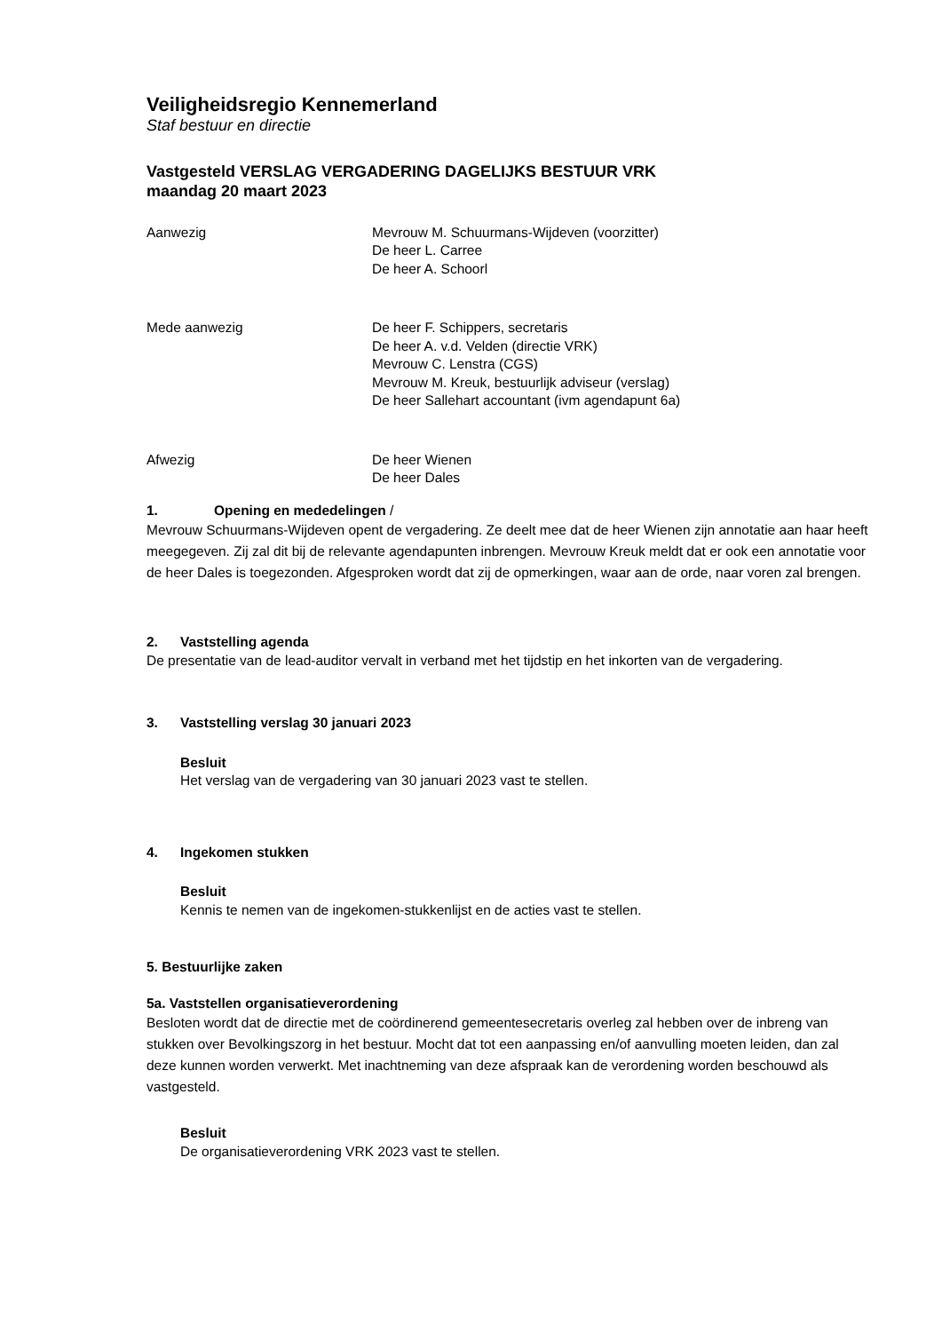Veiligheidsregio Kennemerland
Staf bestuur en directie
Vastgesteld VERSLAG VERGADERING DAGELIJKS BESTUUR VRK
maandag 20 maart 2023
Aanwezig Mevrouw M. Schuurmans-Wijdeven (voorzitter)
De heer L. Carree
De heer A. Schoorl
Mede aanwezig De heer F. Schippers, secretaris
De heer A. v.d. Velden (directie VRK)
Mevrouw C. Lenstra (CGS)
Mevrouw M. Kreuk, bestuurlijk adviseur (verslag)
De heer Sallehart accountant (ivm agendapunt 6a)
Afwezig De heer Wienen
De heer Dales
1. Opening en mededelingen /
Mevrouw Schuurmans-Wijdeven opent de vergadering. Ze deelt mee dat de heer Wienen zijn annotatie aan haar heeft meegegeven. Zij zal dit bij de relevante agendapunten inbrengen. Mevrouw Kreuk meldt dat er ook een annotatie voor de heer Dales is toegezonden. Afgesproken wordt dat zij de opmerkingen, waar aan de orde, naar voren zal brengen.
2. Vaststelling agenda
De presentatie van de lead-auditor vervalt in verband met het tijdstip en het inkorten van de vergadering.
3. Vaststelling verslag 30 januari 2023
Besluit
Het verslag van de vergadering van 30 januari 2023 vast te stellen.
4. Ingekomen stukken
Besluit
Kennis te nemen van de ingekomen-stukkenlijst en de acties vast te stellen.
5. Bestuurlijke zaken
5a. Vaststellen organisatieverordening
Besloten wordt dat de directie met de coördinerend gemeentesecretaris overleg zal hebben over de inbreng van stukken over Bevolkingszorg in het bestuur. Mocht dat tot een aanpassing en/of aanvulling moeten leiden, dan zal deze kunnen worden verwerkt. Met inachtneming van deze afspraak kan de verordening worden beschouwd als vastgesteld.
Besluit
De organisatieverordening VRK 2023 vast te stellen.